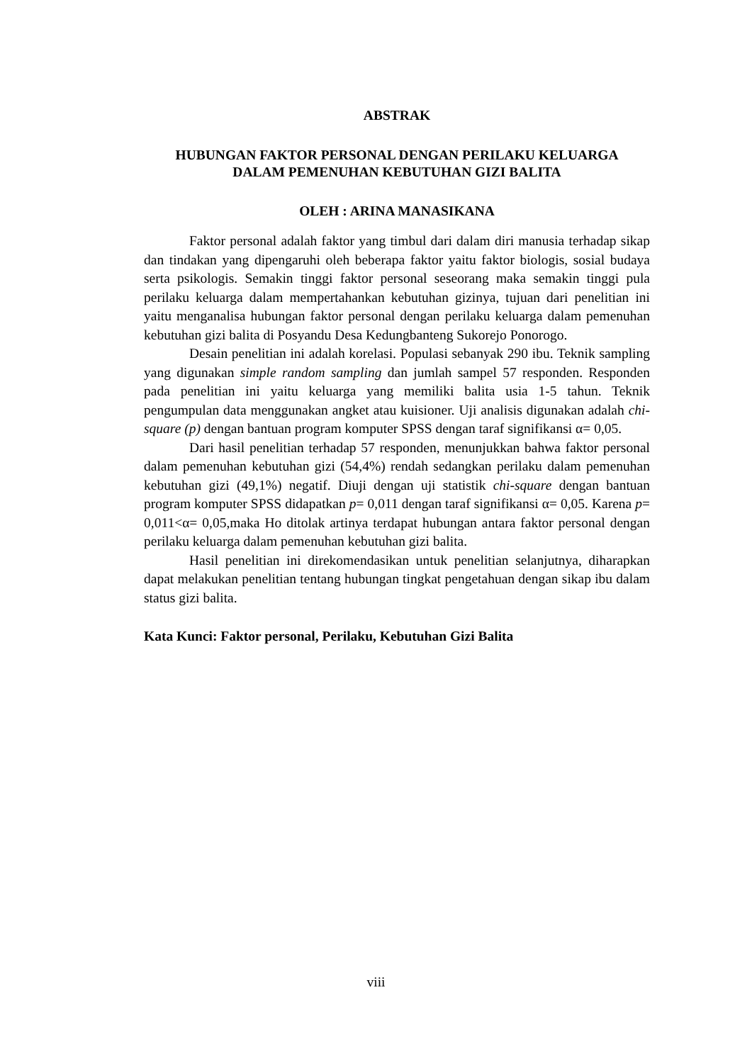ABSTRAK
HUBUNGAN FAKTOR PERSONAL DENGAN PERILAKU KELUARGA
DALAM PEMENUHAN KEBUTUHAN GIZI BALITA
OLEH : ARINA MANASIKANA
Faktor personal adalah faktor yang timbul dari dalam diri manusia terhadap sikap dan tindakan yang dipengaruhi oleh beberapa faktor yaitu faktor biologis, sosial budaya serta psikologis. Semakin tinggi faktor personal seseorang maka semakin tinggi pula perilaku keluarga dalam mempertahankan kebutuhan gizinya, tujuan dari penelitian ini yaitu menganalisa hubungan faktor personal dengan perilaku keluarga dalam pemenuhan kebutuhan gizi balita di Posyandu Desa Kedungbanteng Sukorejo Ponorogo.
Desain penelitian ini adalah korelasi. Populasi sebanyak 290 ibu. Teknik sampling yang digunakan simple random sampling dan jumlah sampel 57 responden. Responden pada penelitian ini yaitu keluarga yang memiliki balita usia 1-5 tahun. Teknik pengumpulan data menggunakan angket atau kuisioner. Uji analisis digunakan adalah chi-square (p) dengan bantuan program komputer SPSS dengan taraf signifikansi α= 0,05.
Dari hasil penelitian terhadap 57 responden, menunjukkan bahwa faktor personal dalam pemenuhan kebutuhan gizi (54,4%) rendah sedangkan perilaku dalam pemenuhan kebutuhan gizi (49,1%) negatif. Diuji dengan uji statistik chi-square dengan bantuan program komputer SPSS didapatkan p= 0,011 dengan taraf signifikansi α= 0,05. Karena p= 0,011<α= 0,05,maka Ho ditolak artinya terdapat hubungan antara faktor personal dengan perilaku keluarga dalam pemenuhan kebutuhan gizi balita.
Hasil penelitian ini direkomendasikan untuk penelitian selanjutnya, diharapkan dapat melakukan penelitian tentang hubungan tingkat pengetahuan dengan sikap ibu dalam status gizi balita.
Kata Kunci: Faktor personal, Perilaku, Kebutuhan Gizi Balita
viii